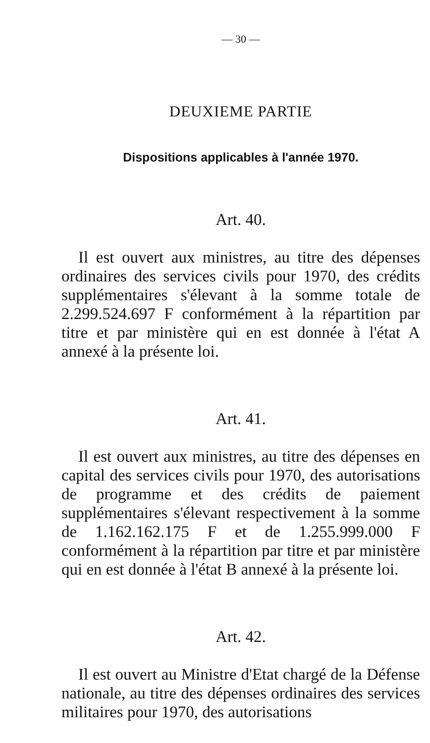— 30 —
DEUXIEME PARTIE
Dispositions applicables à l'année 1970.
Art. 40.
Il est ouvert aux ministres, au titre des dépenses ordinaires des services civils pour 1970, des crédits supplémentaires s'élevant à la somme totale de 2.299.524.697 F conformément à la répartition par titre et par ministère qui en est donnée à l'état A annexé à la présente loi.
Art. 41.
Il est ouvert aux ministres, au titre des dépenses en capital des services civils pour 1970, des autorisations de programme et des crédits de paiement supplémentaires s'élevant respectivement à la somme de 1.162.162.175 F et de 1.255.999.000 F conformément à la répartition par titre et par ministère qui en est donnée à l'état B annexé à la présente loi.
Art. 42.
Il est ouvert au Ministre d'Etat chargé de la Défense nationale, au titre des dépenses ordinaires des services militaires pour 1970, des autorisations